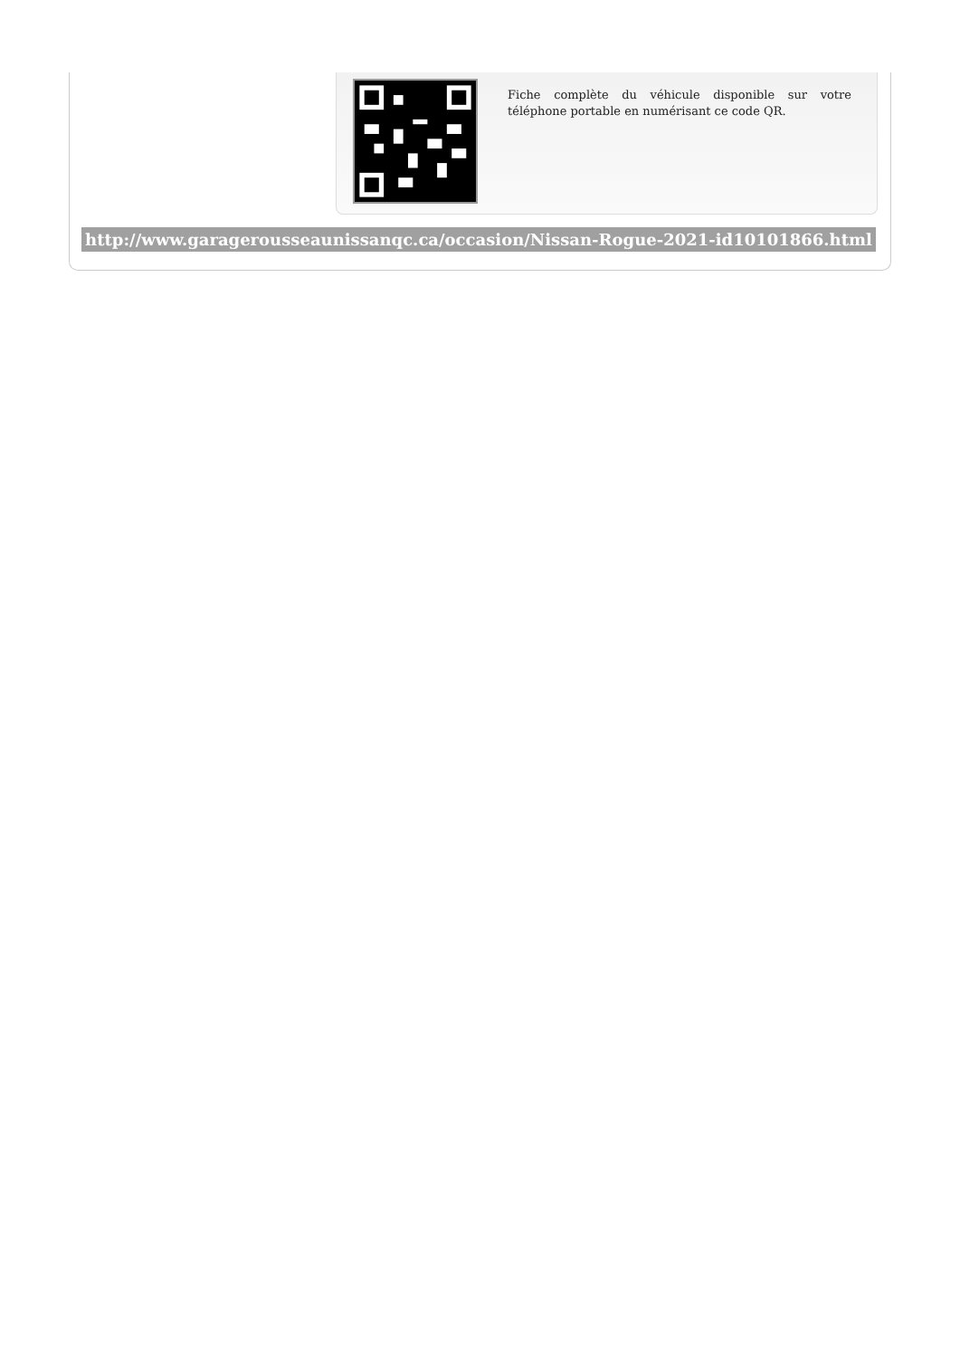Fiche complète du véhicule disponible sur votre téléphone portable en numérisant ce code QR.
http://www.garagerousseaunissanqc.ca/occasion/Nissan-Rogue-2021-id10101866.html